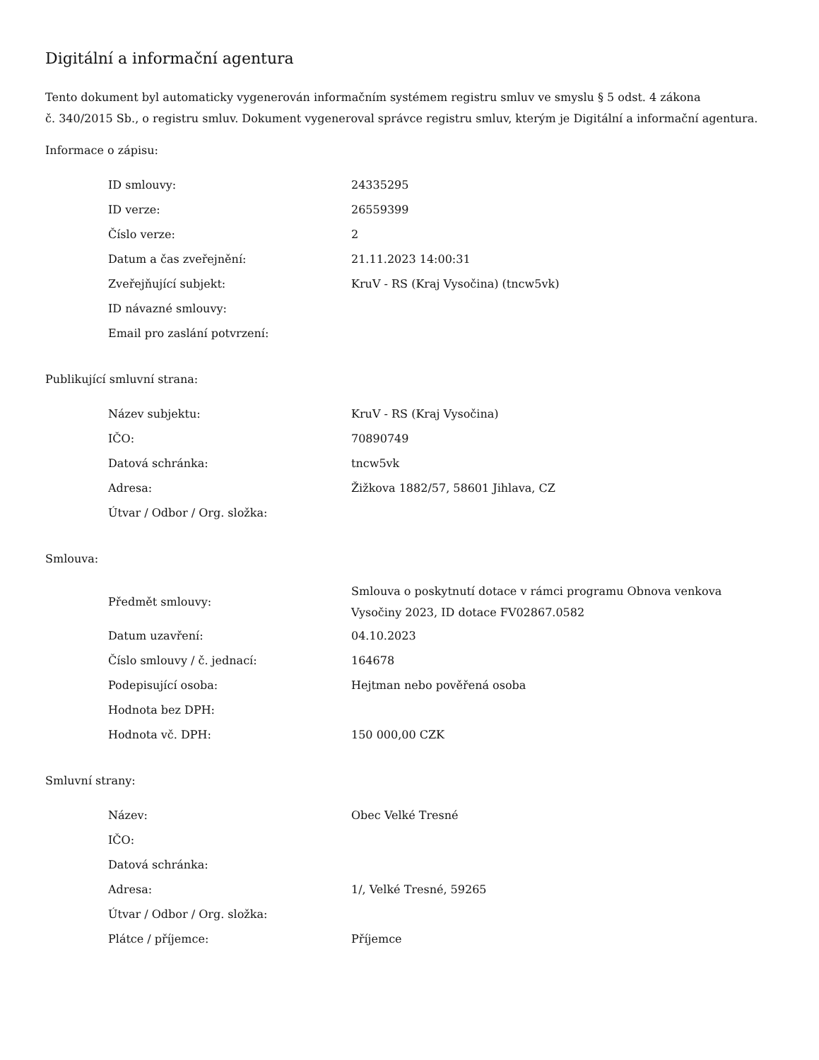Digitální a informační agentura
Tento dokument byl automaticky vygenerován informačním systémem registru smluv ve smyslu § 5 odst. 4 zákona
č. 340/2015 Sb., o registru smluv. Dokument vygeneroval správce registru smluv, kterým je Digitální a informační agentura.
Informace o zápisu:
| ID smlouvy: | 24335295 |
| ID verze: | 26559399 |
| Číslo verze: | 2 |
| Datum a čas zveřejnění: | 21.11.2023 14:00:31 |
| Zveřejňující subjekt: | KruV - RS (Kraj Vysočina) (tncw5vk) |
| ID návazné smlouvy: | |
| Email pro zaslání potvrzení: | |
Publikující smluvní strana:
| Název subjektu: | KruV - RS (Kraj Vysočina) |
| IČO: | 70890749 |
| Datová schránka: | tncw5vk |
| Adresa: | Žižkova 1882/57, 58601 Jihlava, CZ |
| Útvar / Odbor / Org. složka: | |
Smlouva:
| Předmět smlouvy: | Smlouva o poskytnutí dotace v rámci programu Obnova venkova Vysočiny 2023, ID dotace FV02867.0582 |
| Datum uzavření: | 04.10.2023 |
| Číslo smlouvy / č. jednací: | 164678 |
| Podepisující osoba: | Hejtman nebo pověřená osoba |
| Hodnota bez DPH: | |
| Hodnota vč. DPH: | 150 000,00 CZK |
Smluvní strany:
| Název: | Obec Velké Tresné |
| IČO: | |
| Datová schránka: | |
| Adresa: | 1/, Velké Tresné, 59265 |
| Útvar / Odbor / Org. složka: | |
| Plátce / příjemce: | Příjemce |